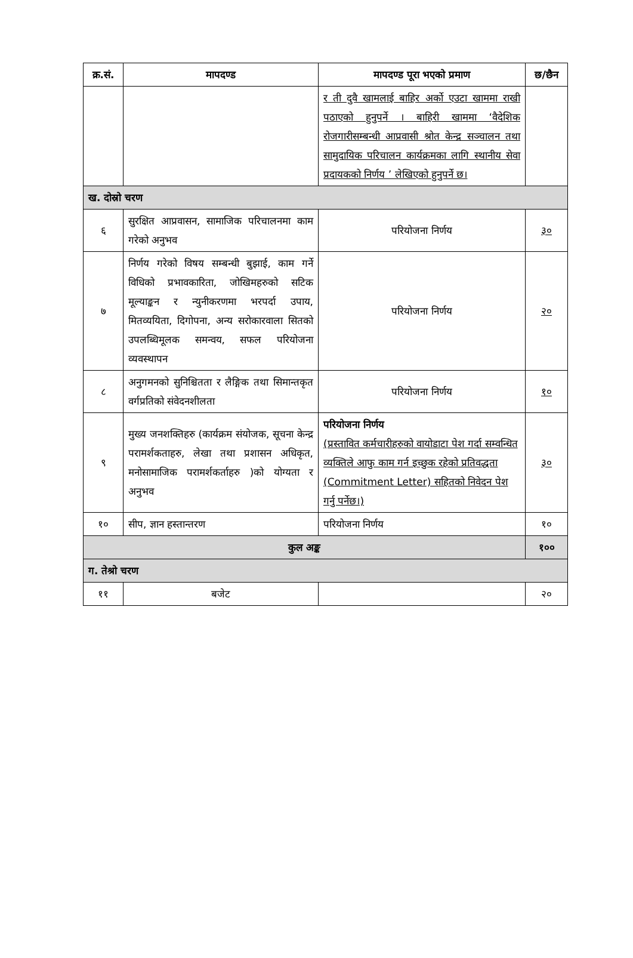| क्र.सं. | मापदण्ड | मापदण्ड पूरा भएको प्रमाण | छ/छैन |
| --- | --- | --- | --- |
| | | र ती दुवै खामलाई बाहिर अर्को एउटा खाममा राखी पठाएको हुनुपर्ने । बाहिरी खाममा ‘वैदेशिक रोजगारीसम्बन्धी आप्रवासी श्रोत केन्द्र सञ्चालन तथा सामुदायिक परिचालन कार्यक्रमका लागि स्थानीय सेवा प्रदायकको निर्णय ’ लेखिएको हुनुपर्ने छ। | |
| ख. दोस्रो चरण | | | |
| ६ | सुरक्षित आप्रवासन, सामाजिक परिचालनमा काम गरेको अनुभव | परियोजना निर्णय | ३० |
| ७ | निर्णय गरेको विषय सम्बन्धी बुझाई, काम गर्ने विधिको प्रभावकारिता, जोखिमहरुको सटिक मूल्याङ्कन र न्युनीकरणमा भरपर्दा उपाय, मितव्ययिता, दिगोपना, अन्य सरोकारवाला सितको उपलब्धिमूलक समन्वय, सफल परियोजना व्यवस्थापन | परियोजना निर्णय | २० |
| ८ | अनुगमनको सुनिश्चितता र लैङ्गिक तथा सिमान्तकृत वर्गप्रतिको संवेदनशीलता | परियोजना निर्णय | १० |
| ९ | मुख्य जनशक्तिहरु (कार्यक्रम संयोजक, सूचना केन्द्र परामर्शकताहरु, लेखा तथा प्रशासन अधिकृत, मनोसामाजिक परामर्शकर्ताहरु )को योग्यता र अनुभव | परियोजना निर्णय (प्रस्तावित कर्मचारीहरुको वायोडाटा पेश गर्दा सम्वन्धित व्यक्तिले आफु काम गर्न इच्छुक रहेको प्रतिवद्धता (Commitment Letter) सहितको निवेदन पेश गर्नु पर्नेछ।) | ३० |
| १० | सीप, ज्ञान हस्तान्तरण | परियोजना निर्णय | १० |
| कुल अङ्क | | | १०० |
| ग. तेश्रो चरण | | | |
| ११ | बजेट | | २० |